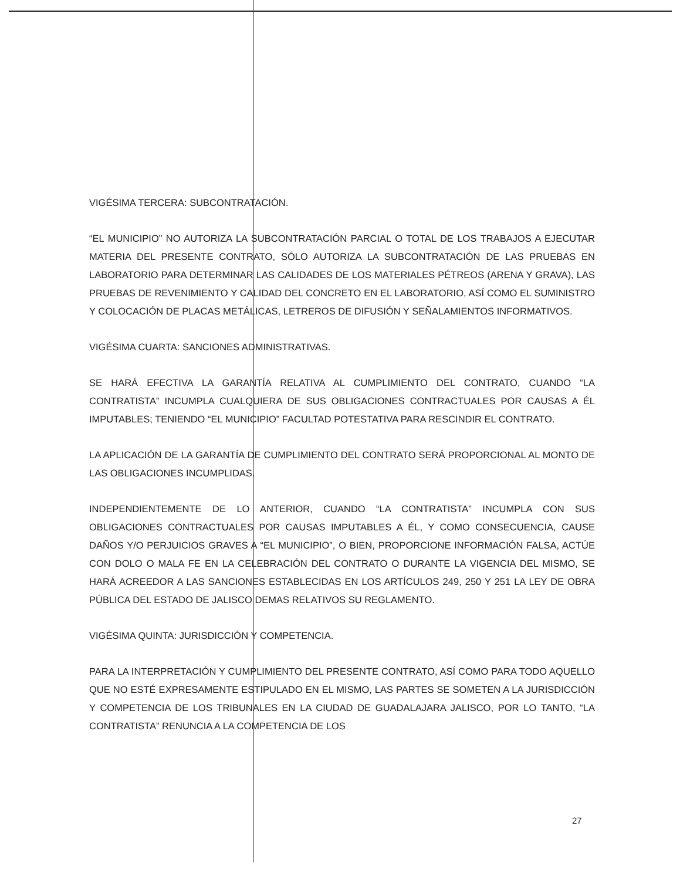VIGÉSIMA TERCERA: SUBCONTRATACIÓN.
“EL MUNICIPIO” NO AUTORIZA LA SUBCONTRATACIÓN PARCIAL O TOTAL DE LOS TRABAJOS A EJECUTAR MATERIA DEL PRESENTE CONTRATO, SÓLO AUTORIZA LA SUBCONTRATACIÓN DE LAS PRUEBAS EN LABORATORIO PARA DETERMINAR LAS CALIDADES DE LOS MATERIALES PÉTREOS (ARENA Y GRAVA), LAS PRUEBAS DE REVENIMIENTO Y CALIDAD DEL CONCRETO EN EL LABORATORIO, ASÍ COMO EL SUMINISTRO Y COLOCACIÓN DE PLACAS METÁLICAS, LETREROS DE DIFUSIÓN Y SEÑALAMIENTOS INFORMATIVOS.
VIGÉSIMA CUARTA: SANCIONES ADMINISTRATIVAS.
SE HARÁ EFECTIVA LA GARANTÍA RELATIVA AL CUMPLIMIENTO DEL CONTRATO, CUANDO “LA CONTRATISTA” INCUMPLA CUALQUIERA DE SUS OBLIGACIONES CONTRACTUALES POR CAUSAS A ÉL IMPUTABLES; TENIENDO “EL MUNICIPIO” FACULTAD POTESTATIVA PARA RESCINDIR EL CONTRATO.
LA APLICACIÓN DE LA GARANTÍA DE CUMPLIMIENTO DEL CONTRATO SERÁ PROPORCIONAL AL MONTO DE LAS OBLIGACIONES INCUMPLIDAS.
INDEPENDIENTEMENTE DE LO ANTERIOR, CUANDO “LA CONTRATISTA” INCUMPLA CON SUS OBLIGACIONES CONTRACTUALES POR CAUSAS IMPUTABLES A ÉL, Y COMO CONSECUENCIA, CAUSE DAÑOS Y/O PERJUICIOS GRAVES A “EL MUNICIPIO”, O BIEN, PROPORCIONE INFORMACIÓN FALSA, ACTÚE CON DOLO O MALA FE EN LA CELEBRACIÓN DEL CONTRATO O DURANTE LA VIGENCIA DEL MISMO, SE HARÁ ACREEDOR A LAS SANCIONES ESTABLECIDAS EN LOS ARTÍCULOS 249, 250 Y 251 LA LEY DE OBRA PÚBLICA DEL ESTADO DE JALISCO DEMAS RELATIVOS SU REGLAMENTO.
VIGÉSIMA QUINTA: JURISDICCIÓN Y COMPETENCIA.
PARA LA INTERPRETACIÓN Y CUMPLIMIENTO DEL PRESENTE CONTRATO, ASÍ COMO PARA TODO AQUELLO QUE NO ESTÉ EXPRESAMENTE ESTIPULADO EN EL MISMO, LAS PARTES SE SOMETEN A LA JURISDICCIÓN Y COMPETENCIA DE LOS TRIBUNALES EN LA CIUDAD DE GUADALAJARA JALISCO, POR LO TANTO, “LA CONTRATISTA” RENUNCIA A LA COMPETENCIA DE LOS
27